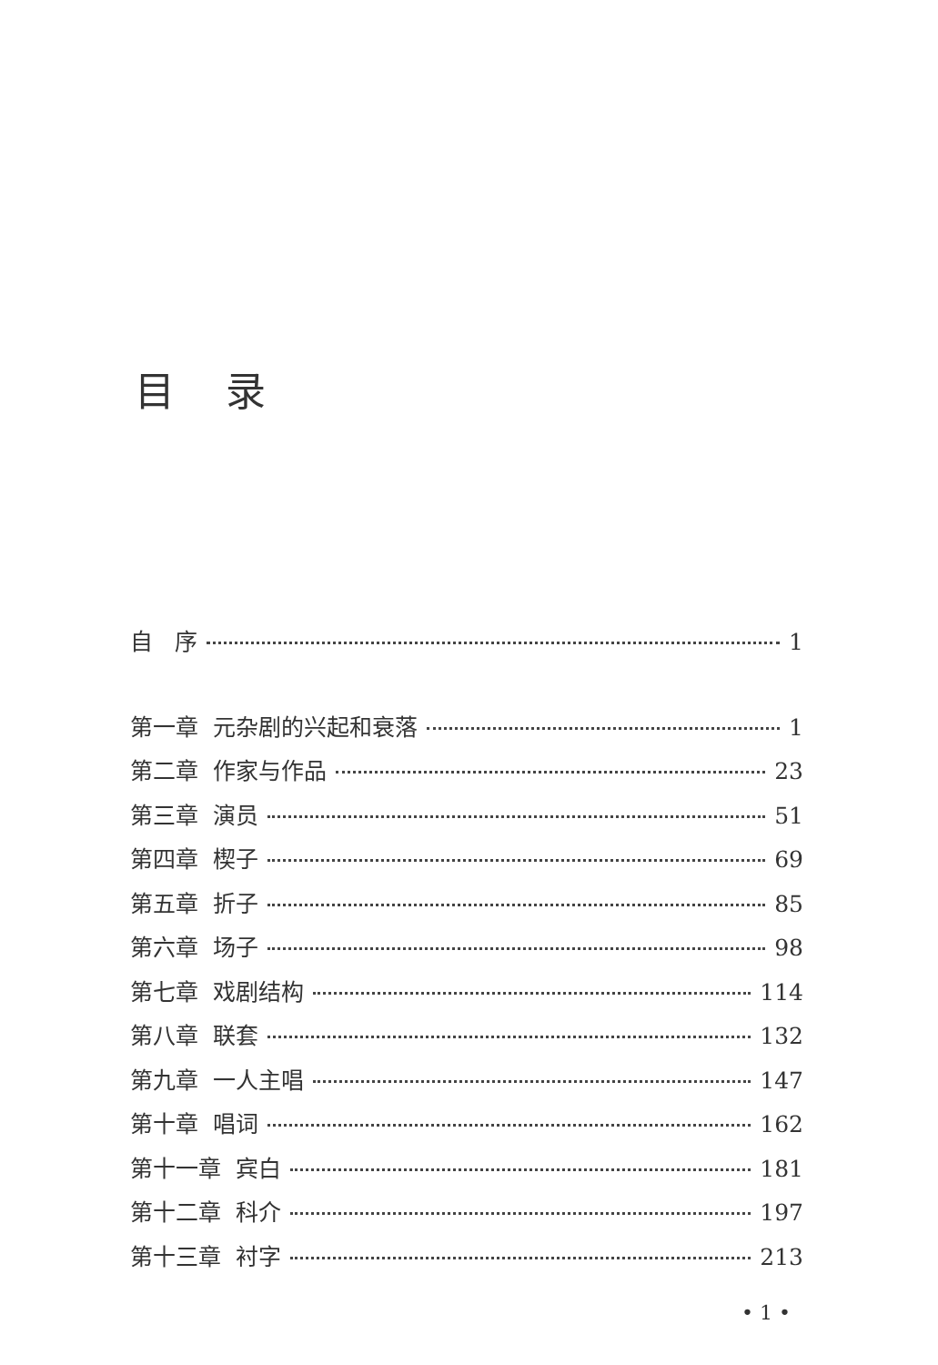目录
自 序 1
第一章 元杂剧的兴起和衰落 1
第二章 作家与作品 23
第三章 演员 51
第四章 楔子 69
第五章 折子 85
第六章 场子 98
第七章 戏剧结构 114
第八章 联套 132
第九章 一人主唱 147
第十章 唱词 162
第十一章 宾白 181
第十二章 科介 197
第十三章 衬字 213
• 1 •